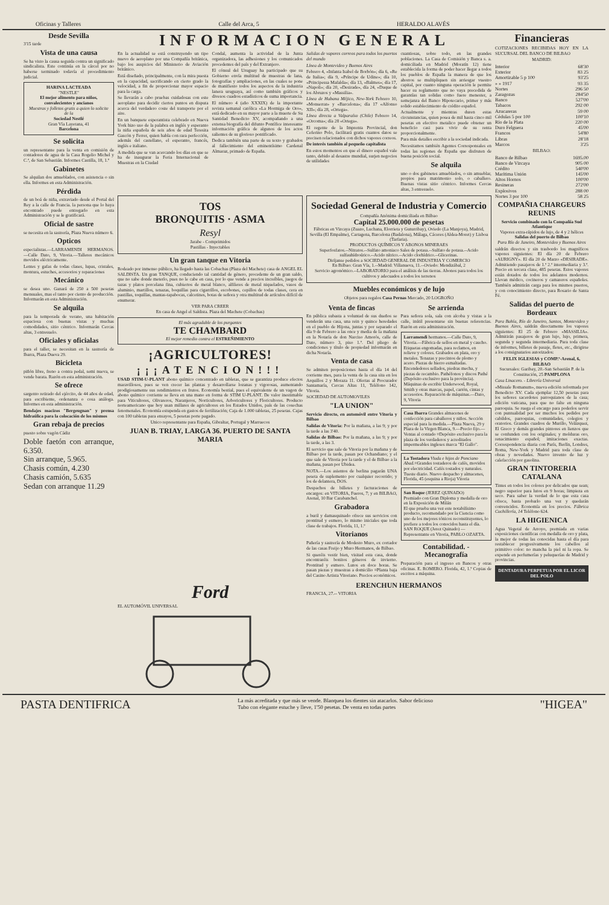Oficinas y Talleres Calle del Arca, 5 HERALDO ALAVÉS
Desde Sevilla
3'15 tarde
Vista de una causa
Se ha visto la causa seguida contra un significado sindicalista. Este continúa en la cárcel por no haberse terminado todavía el procedimiento judicial.
HARINA LACTEADA
"NESTLE"
El mejor alimento para niños, convalecientes y ancianos
Muestras y folletos gratis a quien lo solicite de la
Sociedad Nestlé
Gran Vía Layetana, 41
Barcelona
Se solicita
un representante para la venta en comisión de contadores de agua de la Casa Rogelio Michel y C.ª, de San Sebastián. Informes Castilla, 18, 1.º
Gabinetes
Se alquilan dos amueblados, con asistencia o sin ella. Informes en esta Administración.
Pérdida
de un boá de niña, extraviado desde el Portal del Rey a la calle de Francia. la persona que lo haya encontrado puede entregarlo en esta Administración y se le gratificará.
Oficial de sastre
se necesita en la sastrería, Plaza Nueva número 6.
Opticos
especialistas.—LARRAMENDI HERMANOS.—Calle Dato, 9, Vitoria.—Talleres mecánicos movidos eléctricamente.
Lentes y gafas de todas clases, lupas, cristales, montura, estuches, accesorios y reparaciones
Mecánico
se desea uno. Ganará de 250 a 500 pesetas mensuales, mas el tanto por ciento de producción. Informarán en esta Administración.
Se alquila
para la temporada de verano, una habitación espaciosa con buenas vistas y muchas comodidades, sitio céntrico. Informarán Cercas altas, 3 entresuelo.
Oficiales y oficialas
para el taller, se necesitan en la sastrería de Ibarra, Plaza Dueva 29.
Bicicleta
piñón libre, freno a contra pedal, semi nueva, se vende barata. Razón en esta administración.
Se ofrece
sargento retirado del ejército, de 44 años de edad, para escribiente, ordenanza o cosa análoga. Informes en esta administración.
Bendajes macizos "Bergeugnan" y prensa hidraúlica para la colocación de los mismos
Gran rebaja de precios
puesto sobre vagón Cádiz
Doble faetón con arranque, 6.350.
Sin arranque, 5.965.
Chasis común, 4.230
Chasis camión, 5.635
Sedan con arranque 11.29
INFORMACION GENERAL
En la actualidad se está construyendo un tipo nuevo de aeroplano por una Compañía británica, bajo los auspicios del Ministerio de Aviación británico.
Está diseñado, principalmente, con la mira puesta en la capacidad, sacrificando en cierto grado la velocidad, a fin de proporcionar mayor espacio para la carga.
Se llevarán a cabo pruebas cuidadosas con este aeroplano para decidir ciertos puntos en disputa acerca del verdadero coste del transporte por el aire.
En un banquete esperantista celebrado en Nueva York hizo uso de la palabra en inglés y esperanto la niña española de seis años de edad Teresita Gascón y Ferrer, quien habla con rara perfección, además del castellano, el esperanto, francés, inglés e italiano.
A medida que se van acercando los días en que se ha de inaugurar la Feria Internacional de Muestras en la Ciudad
Condal, aumenta la actividad de la Junta organizadora, las adhesiones y los comunicados procedentes del país y del Extranjero.
El cónsul del Uruguay ha participado que su Gobierno envía multitud de muestras de lana, fotografías y ampliaciones, en las cuales se pone de manifiesto todos los aspectos de la industria lanera uruguaya, así como también gráficos y divesos cuadros estadísticos de suma importancia.
El número 4 (año XXXIX) de la importante revista semanal católica «La Hormiga de Oro», está dedicado en su mayor parte a la muerte de Su Santidad Benedicto XV, acompañando a una extensa biografía del difunto Pontífice interesante información gráfica de algunos de los actos salientes de su glorioso pontificado.
Dedica también una parte de su texto y grabados al fallecimiento del eminentísimo Cardenal Almaraz, primado de España.
Salidas de vapores correos para todos los puertos del mundo
Línea de Montevideo y Buenos Aires
Febrero 4, «Infanta Isabel de Borbón»; día 6, «Re de Italia»; día 9, «Príncipe de Udine»; día 10, «Principessa Mafalda»; día 13, «Balmes»; día 17, «Napoli»; día 20, «Desirade», día 24, «Duque de los Abruzos y «Massilia».
Línea de Habana Méjico, New-York Febrero 10, «Monserrat» y «Barcelona»; día 17 «Alfonso XII»; día 28, «Ortega».
Línea directa a Valparaíso (Chile) Febrero 14, «Orcoma»; día 28 «Ortega».
El regente de la Imprenta Provincial, don Ceferino Polo, facilitará gratis cuantos datos se precisen relacionados con dichos vapores correos.
De interés también al pequeño capitalista
En estos momentos en que el dinero español vale tanto, debido al desastre mundial, surjen negocios de utilidades
cuantiosas, sobre todo, en las grandes poblaciones. La Casa de Comisión y Banca s. a. domiciliada en Madrid (Moratín 12) tiene establecida la forma de poder hacer llegar a todos los pueblos de España la manera de que los ahorros se multipliquen sin arriesgar vuestro capital, por cuanto ninguna operación le permite hacer su reglamento que no vaya precedida de garantías tan solidas como fuere menester, a semejanza del Banco Hipotecario, primer y más solido establecimiento de crédito español.
Actualmente y mientras duren estas circunstancias, quien posea de mil hasta cinco mil pesetas en efectivo metalico puede obtener un beneficio casi para vivir de su renta proporcionalmente.
Para más detalles escribir a la sociedad indicada.
Necesitamos también Agentes Corresponsales en todas las regiones de España que disfruten de buena posición social.
Se alquila
uno o dos gabinetes amueblados, o sin amueblar, propios para matrimonio solo, o caballero. Buenas vistas sitio céntrico. Informes Cercas altas, 3 entresuelo.
TOS
BRONQUITIS · ASMA
Resyl
Jarabe - Comprimidos
Pastillas - Inyectables
Un gran tanque en Vitoria
Rodeado por inmenso público, ha llegado hasta las Cobachas (Plaza del Machete) casa de ANGEL EL SALDISTA. Un gran TANQUE, conduciendo tal cantidad de género, procedente de un gran saldo, que no sabe donde meterlo, pues no le cabe en casa, por lo que vende a precios increíbles, juegos de tazas y platos porcelana fina, cubiertos de metal blanco, alfileres de metal niquelados, vasos de aluminio, martillos, tenazas, boquillas para cigarrillos, escobones, cepillos de todas clases, cera en pastillas, toquillas, mantas-tapabocas, calcetines, botas de señora y otra multitud de artículos difícil de enumerar.
VER PARA CREER
En casa de Angel el Saldista. Plaza del Machete (Cobachas)
El más agradable de los purgantes
TE CHAMBARD
El mejor remedio contra el ESTREÑIMIENTO
¡AGRICULTORES!
¡¡¡ATENCION!!!
USAD STIM-U-PLANT abono químico concentrado en tabletas, que se garantiza produce efectos maravillosos, pues se ven crecer las plantas y desarrollarse lozanas y vigorosas, aumentando prodigiosamente sus rendimientos en frutos. Economía bestial, pues el equivalente de un vagon de abono químico corriente se lleva en una mano en forma de STIM U-PLANT. De valor inestimable para Viticultores, Olivareros, Naranjeros, Norticultores, Arboricultores y Floricultores. Producto norteamericano que hoy usan millares de agricultores en los Estados Unidos, país de las cosechas fenomenales. Economía estupenda en gastos de fertilización; Caja de 1.000 tabletas, 25 pesetas. Cajas con 100 tabletas para ensayos, 5 pesetas porte pagado.
Unico representante para España, Gibraltar, Portugal y Marruecos
JUAN B. TRIAY, LARGA 36. PUERTO DE SANTA MARIA
Sociedad General de Industria y Comercio
Compañía Anónima domiciliada en Bilbao
Capital 25.000.000 de pesetas
Fábricas en Vizcaya (Zuazo, Luchana, Elorrieta y Guturribay), Oviedo (La Manjoya), Madrid, Sevilla (El Empalme), Cartagena, Barcelona (Badalona), Málaga, Cáceres (Aldea-Moret) y Lisboa (Tarfaria).
PRODUCTOS QUÍMICOS Y ABONOS MINERAES
Superfosfatos.--Nitratos.--Sulfato amoniaco Sales de potasa.--Sulfato de potasa.--Acido sulfauhídroúrico.--Acido nítrico.--Acido clorhídrico.--Glicerinas.
Diríjanse pedidos a SOCIEDAD GENERAL DE INDUSTRIA Y COMERCIO
En Bilbao: Gran Vía, 1.--Madrid: Villanueva, 11.--Oviedo: Mendizábal, 2
Servicio agronómico.--LABORATORIO para el análisis de las tierras. Abonos para todos los cultivos y adecuados a todos los terrenos
Muebles económicos y de lujo
Objetos para regalos Casa Pernas Mercado, 20 LOGROÑO
Venta de fincas
En pública subasta a voluntad de sus dueños se venderán una casa, una rein y quince heredades en el pueblo de Hijona, juntas y por separado el día 9 de Febrero a las once y media de la mañana en la Notaría de don Narciso Amorós, calle de Dato, número 3, piso 1.º. Del pliego de condiciones y título de propiedad informarán en dicha Notaría.
Venta de casa
Se admiten proposiciones hasta el día 14 del corriente mes, para la venta de la casa sita en los Arquillos 2 y Moraza 11. Ofertas al Procurador Santamaría, Cercas Altas 11, Teléfono 142, Vitoria.
SOCIEDAD DE AUTOMOVILES
"LA UNION"
Servicio directo, en automóvil entre Vitoria y Bilbao
Salidas de Vitoria: Por la mañana, a las 9; y por la tarde a las 3'40.
Salidas de Bilbao: Por la mañana, a las 9; y por la tarde, a las 3.
El servicio que sale de Vitoria por la mañana y de Bilbao por la tarde, pasan por Ochandiano; y el que sale de Vitoria por la tarde y el de Bilbao a la mañana, pasan por Ubidea.
NOTA.—Los asientos de berlina pagarán UNA peseta de suplemento por cualquier recorrido; y los de delantera, DOS.
Despachos de billetes y facturaciones de encargos: en VITORIA, Fueros, 7; y en BILBAO, Arenal, 10 Bar Carabanchel.
Grabadora
a buril y damasquinado ofrece sus servicios con prontitud y esmero, lo mismo iniciales que toda clase de trabajos. Florida, 11, 1.º
Vitorianos
Pañería y sastrería de Modesto Muro, ex cortador de las casas Freijo y Muro Hermanos, de Bilbao.
Si queréis vestir bien, visitad esta casa, donde encontraréis bonitos géneros de invierno. Prontitud y esmero. Lutos en doce horas. Se pasan piezas y muestras a domicilio =Planta baja del Casino Artista Vitoriano. Precios económicos.
Se arrienda
Para señora sola, sala con alcoba y vistas a la calle, inútil presentarse sin buenas referencias. Razón en esta administración.
Larramendi hermanos.—Calle Dato, 9, Vitoria.—Fábrica de sellos en metal y caucho. Etiquetas engomadas, para reclamos, en relieve y colores. Grabados en plata, oro y metales. Tenazas y precintos de plomo y acero. Piezas de hierro esmaltadas. Encendedores sellados, piedras mecha, y piezas de recambio. Pathéfonos y discos Pathé (Depósito exclusivo para la provincia). Máquinas de escribir Underwood, Royal, Smith y otras marcas, papel, cartón, cintas y accesorios. Reparación de máquinas.—Dato, 9, Vitoria
Casa Ibarra Grandes almacenes de confección para caballeros y niños. Sección especial para la medida.—Plaza Nueva, 29 y Plaza de la Virgen Blanca, 9.—Precio fijo.—Ventas al contado =Depósito exclusivo para la plaza de los verdaderos y acreditados impermeables ingleses marca "El Gallo".
La Tostadora Viuda e hijos de Ponciano Abad.=Grandes tostaderos de cafés, movidos por electricidad. Cafés tostados y naturales. Tueste diario. Nuevo despacho y almacenes, Florida, 45 (esquina a Rioja) Vitoria
San Roque (JEREZ QUINADO)
Premiado con Gran Diploma y medalla de oro en la Exposición de Milán
El que prueba una vez este notabilísimo producto, recomendado por la Ciencia como uno de los mejores tónicos reconstituyentes, lo prefiere a todos los conocidos hasta el día. SAN ROQUE (Jerez Quinado) — Representante en Vitoria, PABLO OZAETA.
Contabilidad. - Mecanografía
Preparación para el ingreso en Bancos y otras oficinas. E. ROMERO. Florida, 42, 1.º Copias de escritos a máquina.
Ford
EL AUTOMÓVIL UNIVERSAL
ERENCHUN HERMANOS
FRANCIA, 27.-- VITORIA
Financieras
COTIZACIONES RECIBIDAS HOY EN LA SUCURSAL DEL BANCO DE BILBAO
MADRID:
| Interior | 68'30 |
| Exterior | 83 25 |
| Amortizable 5 p 100 | 93'25 |
| » » 1917 | 93 35 |
| Nortes | 296 50 |
| Zaragozas | 284'50 |
| Banco | 527'00 |
| Tabacos | 292 00 |
| Azucareras | 59 00 |
| Cédulas 5 por 100 | 100'10 |
| Río de la Plata | 220 00 |
| Duro Felguera | 45'00 |
| Francos | 54'80 |
| Libras | 28'18 |
| Marcos | 3'25 |
BILBAO:
| Banco de Bilbao | 1695.00 |
| Banco de Vizcaya | 905 00 |
| Crédito | 540'00 |
| Marítima Unión | 145'00 |
| Altos Hornos | 100'00 |
| Resineras | 272'00 |
| Explosivos | 288 00 |
| Nortes 3 por 100 | 58 25 |
COMPAÑIA CHARGEURS REUNIS
Servicio combinado con la Compañía Sud Atlantique
Vapores extra-rápidos de lujo, de 4 y 2 hélices
Salidas del puerto de Bilbao
Para Río de Janeiro, Montevideo y Buenos Aires
saldrán directos y sin trasbordo los magníficos vapores siguientes: El día 20 de Febrero «AURIGNY». El día 20 de Marzo «DESIRADE». Admitiendo pasajeros de 1.ª 2.ª intermediaria y 3.ª. Precio en tercera clase, 485 pesetas. Estos vapores están dotados de todos los adelantos modernos. Llevan médico, cocineros y camareros españoles. También admitirán carga para los mismos puertos, y con conocimiento directo, para Rosario de Santa Fé.
Salidas del puerto de Bordeaux
Para Bahía, Río de Janeiro, Santos, Montevideo y Buenos Aires, saldrán directamente los vapores siguientes: El 25 de Febrero «MASSILIA». Admitirán pasajeros de gran lujo, lujo, primera, segunda y segunda intermediaria. Para toda clase de informes, billetes de pasaje, fletes, etc., dirigirse a los consignatarios autorizados:
FELIX IGLESIAS y COMP.ª-Arenal, 6, BILBAO
Sucursales: Garibay, 20.-San Sebastián P. de la Constitución, 25 PAMPLONA
Casa Linacero. - Librería Universal
«Missale Romanum», nueva edición reformada por Benedicto XV. Cada ejemplar 12,50 pesetas para los señores sacerdotes parroquianos de la casa; edición vaticana, para que no falte en ninguna parroquia. Se ruega el encargo para poderlos servir con puntualidad por ser muchos los pedidos por cabildos, parroquias, comunidades, colegios y oratorios. Grandes cuadros de Murillo, Velázquez, El Greco y demás grandes pintores en lienzos que se confunden con los originales; y molduras oro, renacimiento español; imitaciones exactas. Correspondencia diaria con París, Berlín, Londres, Roma, New-York y Madrid para toda clase de obras y novedades. Nuevo invento de luz y calefacción por gasolina.
GRAN TINTORERIA CATALANA
Tintes en todos los colores por delicados que sean; negro superior para lutos en 9 horas; limpieza en seco. Para saber la verdad de lo que esta casa ofrece, basta probarlo una vez y quedarán convencidos. Economía en los precios. Fábrica Cuchillería, 14 Teléfono 624.
LA HIGIENICA
Agua Vegetal de Arroyo, premiada en varias exposiciones científicas con medalla de oro y plata, la mejor de todas las conocidas hasta el día para restablecer progresivamente los cabellos al primitivo color: no mancha la piel ni la ropa. Se expende en perfumerías y peluquerías de Madrid y provincias.
DENTADURA PERPETUA POR EL LICOR DEL POLO
PASTA DENTIFRICA La más acreditada y que más se vende. Blanquea los dientes sin atacarlos. Sabor delicioso
Tubo con elegante estuche y lleve, 1'50 pesetas. De venta en todas partes "HIGEA"